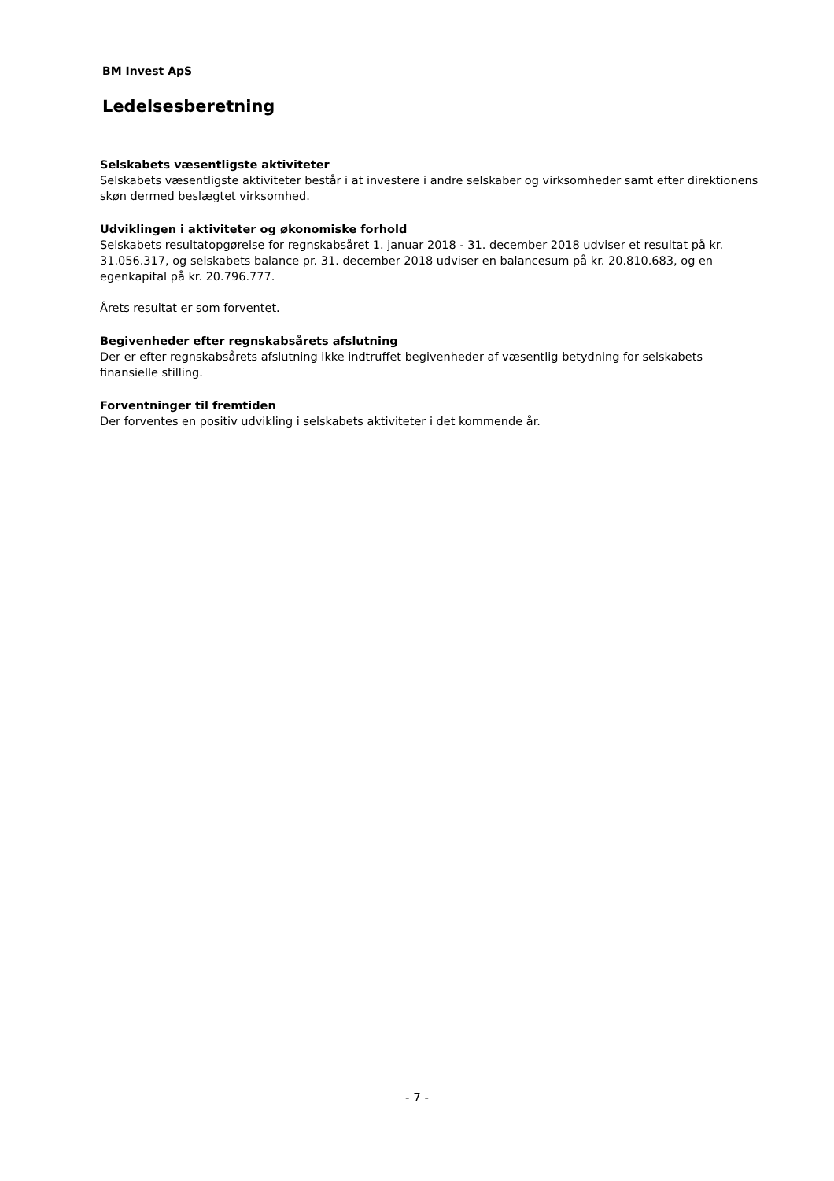BM Invest ApS
Ledelsesberetning
Selskabets væsentligste aktiviteter
Selskabets væsentligste aktiviteter består i at investere i andre selskaber og virksomheder samt efter direktionens skøn dermed beslægtet virksomhed.
Udviklingen i aktiviteter og økonomiske forhold
Selskabets resultatopgørelse for regnskabsåret 1. januar 2018 - 31. december 2018 udviser et resultat på kr. 31.056.317, og selskabets balance pr. 31. december 2018 udviser en balancesum på kr. 20.810.683, og en egenkapital på kr. 20.796.777.
Årets resultat er som forventet.
Begivenheder efter regnskabsårets afslutning
Der er efter regnskabsårets afslutning ikke indtruffet begivenheder af væsentlig betydning for selskabets finansielle stilling.
Forventninger til fremtiden
Der forventes en positiv udvikling i selskabets aktiviteter i det kommende år.
- 7 -